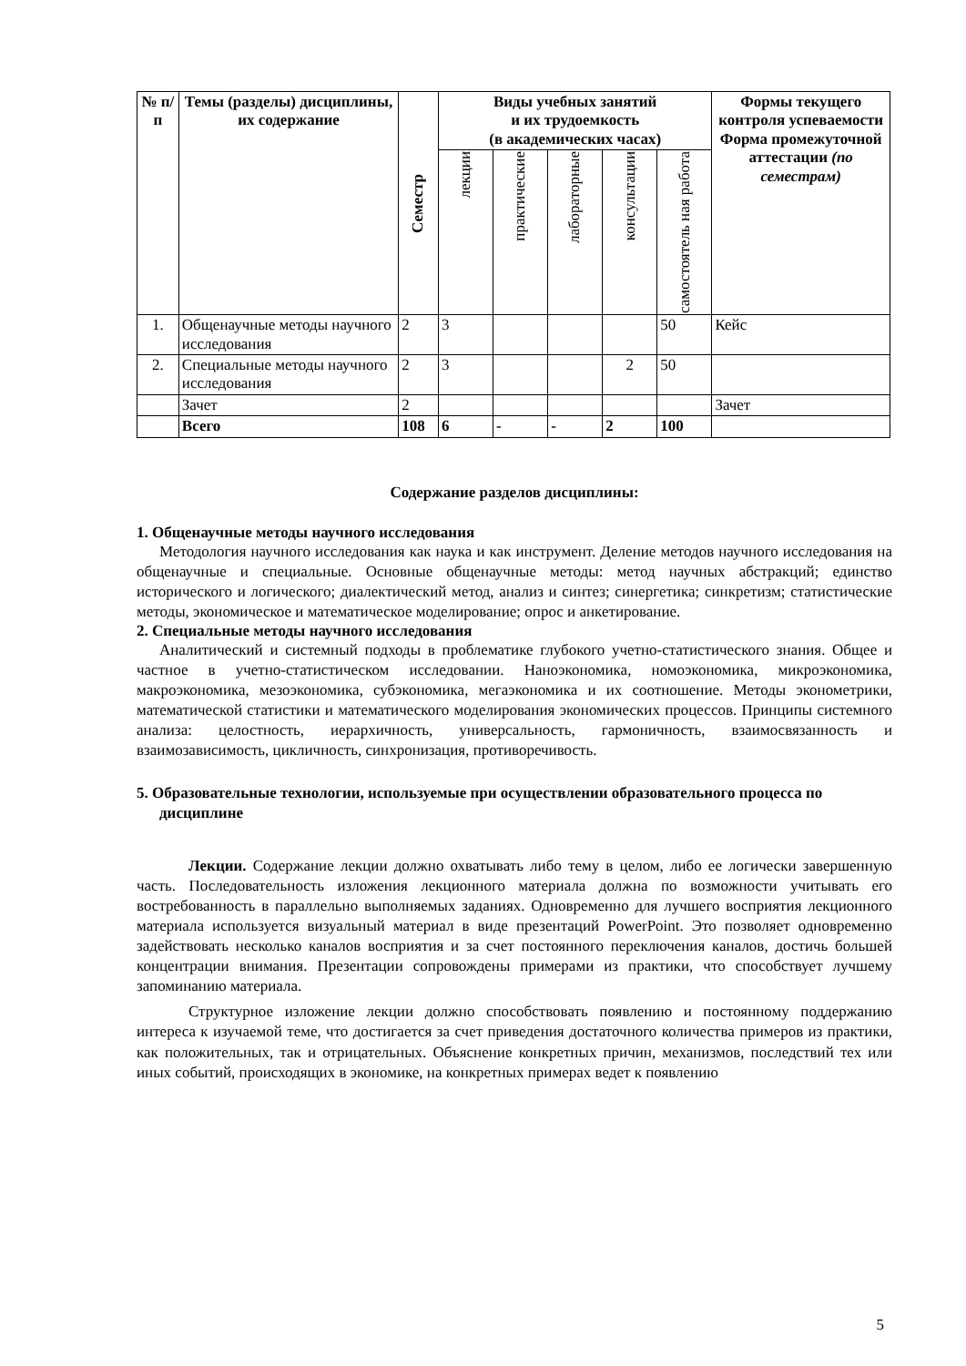| № п/п | Темы (разделы) дисциплины, их содержание | Семестр | Виды учебных занятий и их трудоемкость (в академических часах) | | | | | Формы текущего контроля успеваемости Форма промежуточной аттестации (по семестрам) |
| --- | --- | --- | --- | --- | --- | --- | --- | --- |
| | | | лекции | практические | лабораторные | консультации | самостоятель ная работа | |
| 1. | Общенаучные методы научного исследования | 2 | 3 | | | | 50 | Кейс |
| 2. | Специальные методы научного исследования | 2 | 3 | | | 2 | 50 | |
| | Зачет | 2 | | | | | | Зачет |
| | Всего | 108 | 6 | - | - | 2 | 100 | |
Содержание разделов дисциплины:
1. Общенаучные методы научного исследования
Методология научного исследования как наука и как инструмент. Деление методов научного исследования на общенаучные и специальные. Основные общенаучные методы: метод научных абстракций; единство исторического и логического; диалектический метод, анализ и синтез; синергетика; синкретизм; статистические методы, экономическое и математическое моделирование; опрос и анкетирование.
2. Специальные методы научного исследования
Аналитический и системный подходы в проблематике глубокого учетно-статистического знания. Общее и частное в учетно-статистическом исследовании. Наноэкономика, номоэкономика, микроэкономика, макроэкономика, мезоэкономика, субэкономика, мегаэкономика и их соотношение. Методы эконометрики, математической статистики и математического моделирования экономических процессов. Принципы системного анализа: целостность, иерархичность, универсальность, гармоничность, взаимосвязанность и взаимозависимость, цикличность, синхронизация, противоречивость.
5. Образовательные технологии, используемые при осуществлении образовательного процесса по дисциплине
Лекции. Содержание лекции должно охватывать либо тему в целом, либо ее логически завершенную часть. Последовательность изложения лекционного материала должна по возможности учитывать его востребованность в параллельно выполняемых заданиях. Одновременно для лучшего восприятия лекционного материала используется визуальный материал в виде презентаций PowerPoint. Это позволяет одновременно задействовать несколько каналов восприятия и за счет постоянного переключения каналов, достичь большей концентрации внимания. Презентации сопровождены примерами из практики, что способствует лучшему запоминанию материала.
Структурное изложение лекции должно способствовать появлению и постоянному поддержанию интереса к изучаемой теме, что достигается за счет приведения достаточного количества примеров из практики, как положительных, так и отрицательных. Объяснение конкретных причин, механизмов, последствий тех или иных событий, происходящих в экономике, на конкретных примерах ведет к появлению
5